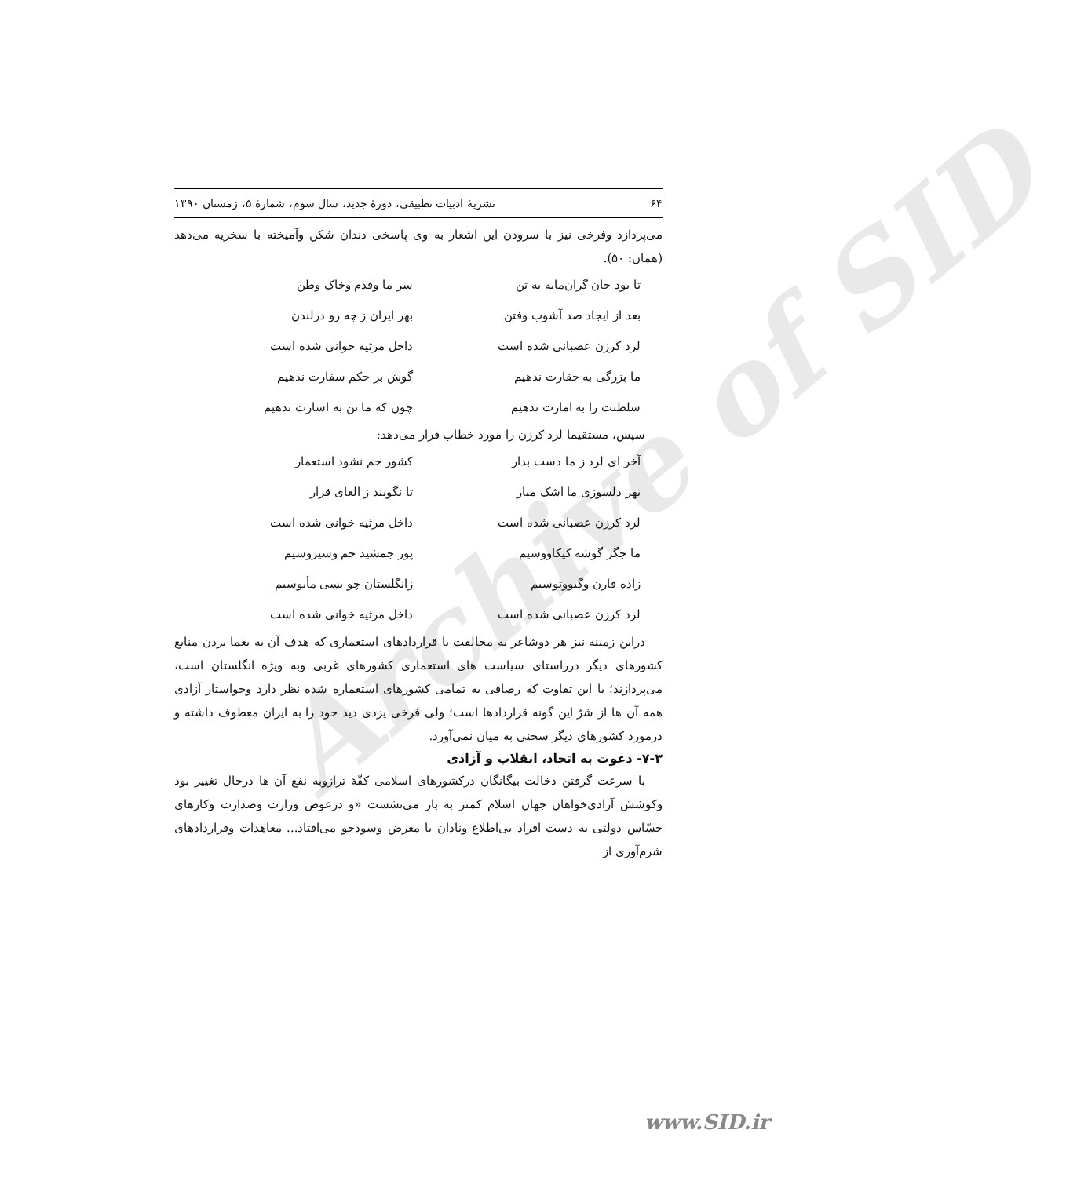Archive of SID
۶۴ نشریهٔ ادبیات تطبیقی، دورهٔ جدید، سال سوم، شمارهٔ ۵، زمستان ۱۳۹۰
می‌پردازد وفرخی نیز با سرودن این اشعار به وی پاسخی دندان شکن وآمیخته با سخریه می‌دهد (همان: ۵۰).
تا بود جان گران‌مایه به تن سر ما وقدم وخاک وطن
بعد از ایجاد صد آشوب وفتن بهر ایران ز چه رو درلندن
لرد کرزن عصبانی شده است داخل مرثیه خوانی شده است
ما بزرگی به حقارت ندهیم گوش بر حکم سفارت ندهیم
سلطنت را به امارت ندهیم چون که ما تن به اسارت ندهیم
سپس، مستقیما لرد کرزن را مورد خطاب قرار می‌دهد:
آخر ای لرد ز ما دست بدار کشور جم نشود استعمار
بهر دلسوزی ما اشک مبار تا نگویند ز الغای قرار
لرد کرزن عصبانی شده است داخل مرثیه خوانی شده است
ما جگر گوشه کیکاووسیم پور جمشید جم وسیروسیم
زاده قارن وگیووتوسیم زانگلستان چو بسی مأیوسیم
لرد کرزن عصبانی شده است داخل مرثیه خوانی شده است
دراین زمینه نیز هر دوشاعر به مخالفت با قراردادهای استعماری که هدف آن به یغما بردن منابع کشورهای دیگر درراستای سیاست های استعماری کشورهای غربی وبه ویژه انگلستان است، می‌پردازند؛ با این تفاوت که رصافی به تمامی کشورهای استعماره شده نظر دارد وخواستار آزادی همه آن ها از شرّ این گونه قراردادها است؛ ولی فرخی یزدی دید خود را به ایران معطوف داشته و درمورد کشورهای دیگر سخنی به میان نمی‌آورد.
۷-۳- دعوت به اتحاد، انقلاب و آزادی
با سرعت گرفتن دخالت بیگانگان درکشورهای اسلامی کفّهٔ ترازوبه نفع آن ها درحال تغییر بود وکوشش آزادی‌خواهان جهان اسلام کمتر به بار می‌نشست «و درعوض وزارت وصدارت وکارهای حسّاس دولتی به دست افراد بی‌اطلاع ونادان یا مغرض وسودجو می‌افتاد... معاهدات وقراردادهای شرم‌آوری از
www.SID.ir